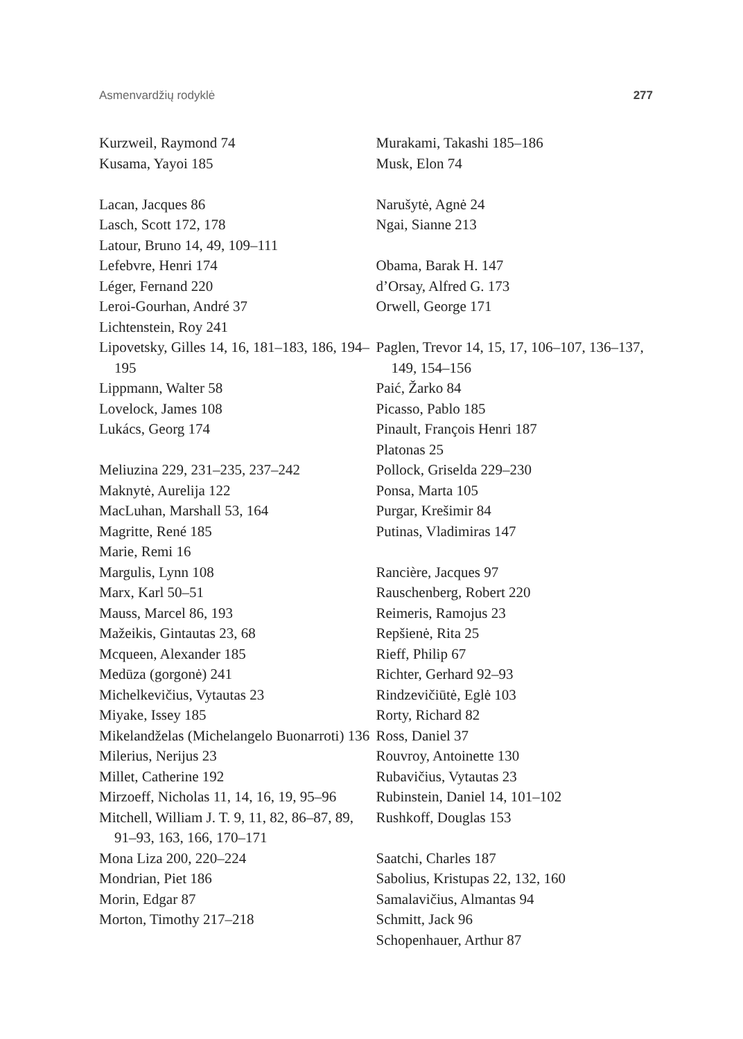Asmenvardžių rodyklė 277
Kurzweil, Raymond 74
Kusama, Yayoi 185
Lacan, Jacques 86
Lasch, Scott 172, 178
Latour, Bruno 14, 49, 109–111
Lefebvre, Henri 174
Léger, Fernand 220
Leroi-Gourhan, André 37
Lichtenstein, Roy 241
Lipovetsky, Gilles 14, 16, 181–183, 186, 194–195
Lippmann, Walter 58
Lovelock, James 108
Lukács, Georg 174
Meliuzina 229, 231–235, 237–242
Maknytė, Aurelija 122
MacLuhan, Marshall 53, 164
Magritte, René 185
Marie, Remi 16
Margulis, Lynn 108
Marx, Karl 50–51
Mauss, Marcel 86, 193
Mažeikis, Gintautas 23, 68
Mcqueen, Alexander 185
Medūza (gorgonė) 241
Michelkevičius, Vytautas 23
Miyake, Issey 185
Mikelandželas (Michelangelo Buonarroti) 136
Milerius, Nerijus 23
Millet, Catherine 192
Mirzoeff, Nicholas 11, 14, 16, 19, 95–96
Mitchell, William J. T. 9, 11, 82, 86–87, 89, 91–93, 163, 166, 170–171
Mona Liza 200, 220–224
Mondrian, Piet 186
Morin, Edgar 87
Morton, Timothy 217–218
Murakami, Takashi 185–186
Musk, Elon 74
Narušytė, Agnė 24
Ngai, Sianne 213
Obama, Barak H. 147
d’Orsay, Alfred G. 173
Orwell, George 171
Paglen, Trevor 14, 15, 17, 106–107, 136–137, 149, 154–156
Paić, Žarko 84
Picasso, Pablo 185
Pinault, François Henri 187
Platonas 25
Pollock, Griselda 229–230
Ponsa, Marta 105
Purgar, Krešimir 84
Putinas, Vladimiras 147
Rancière, Jacques 97
Rauschenberg, Robert 220
Reimeris, Ramojus 23
Repšienė, Rita 25
Rieff, Philip 67
Richter, Gerhard 92–93
Rindzevičiūtė, Eglė 103
Rorty, Richard 82
Ross, Daniel 37
Rouvroy, Antoinette 130
Rubavičius, Vytautas 23
Rubinstein, Daniel 14, 101–102
Rushkoff, Douglas 153
Saatchi, Charles 187
Sabolius, Kristupas 22, 132, 160
Samalavičius, Almantas 94
Schmitt, Jack 96
Schopenhauer, Arthur 87